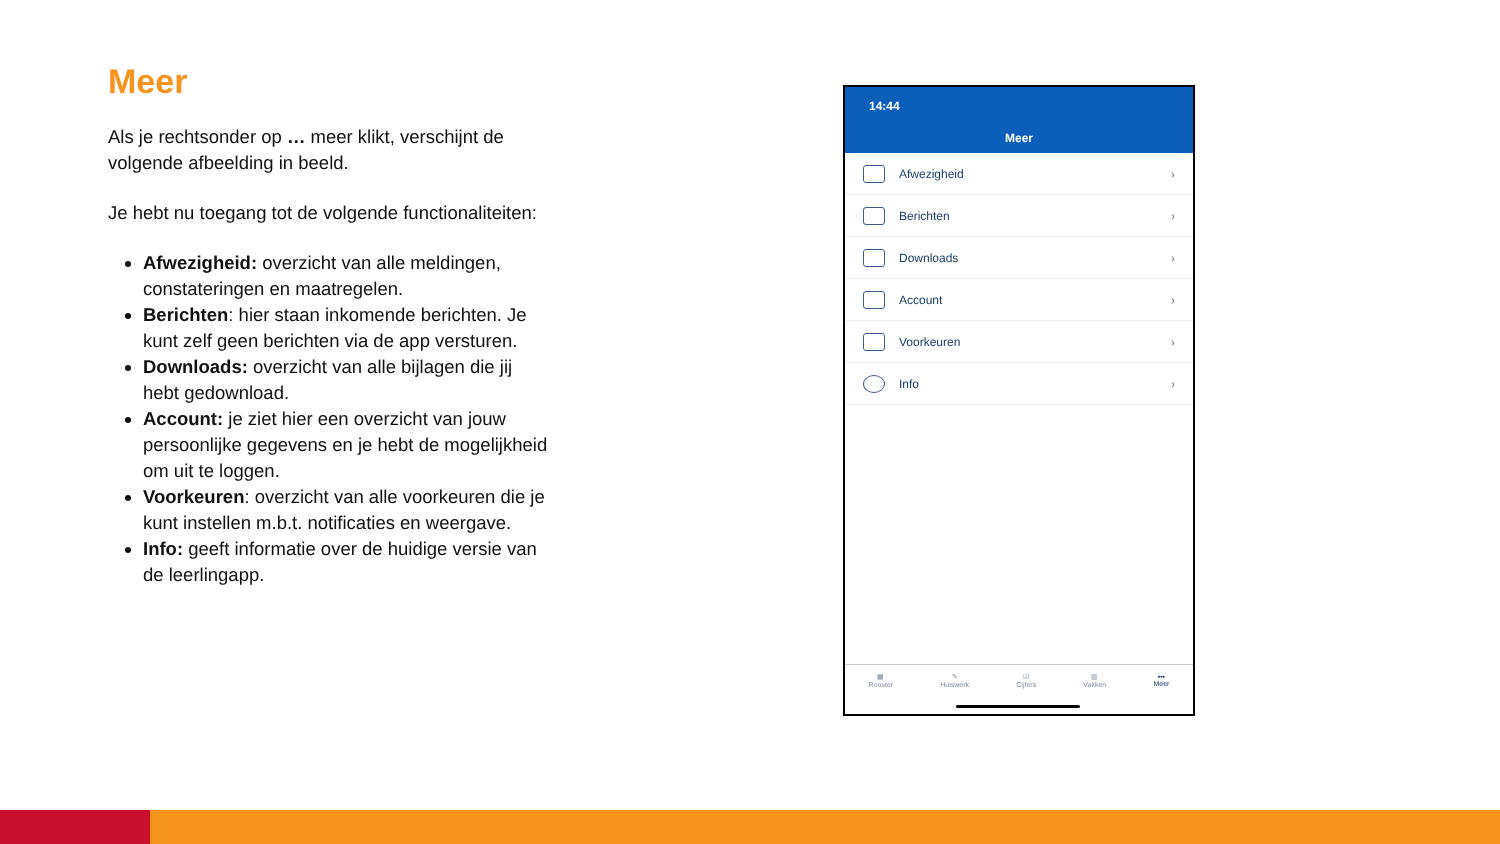Meer
Als je rechtsonder op … meer klikt, verschijnt de volgende afbeelding in beeld.
Je hebt nu toegang tot de volgende functionaliteiten:
Afwezigheid: overzicht van alle meldingen, constateringen en maatregelen.
Berichten: hier staan inkomende berichten. Je kunt zelf geen berichten via de app versturen.
Downloads: overzicht van alle bijlagen die jij hebt gedownload.
Account: je ziet hier een overzicht van jouw persoonlijke gegevens en je hebt de mogelijkheid om uit te loggen.
Voorkeuren: overzicht van alle voorkeuren die je kunt instellen m.b.t. notificaties en weergave.
Info: geeft informatie over de huidige versie van de leerlingapp.
14:44
Meer
Afwezigheid ›
Berichten ›
Downloads ›
Account ›
Voorkeuren ›
Info ›
▦
Rooster
✎
Huiswerk
☑
Cijfers
▥
Vakken
•••
Meer